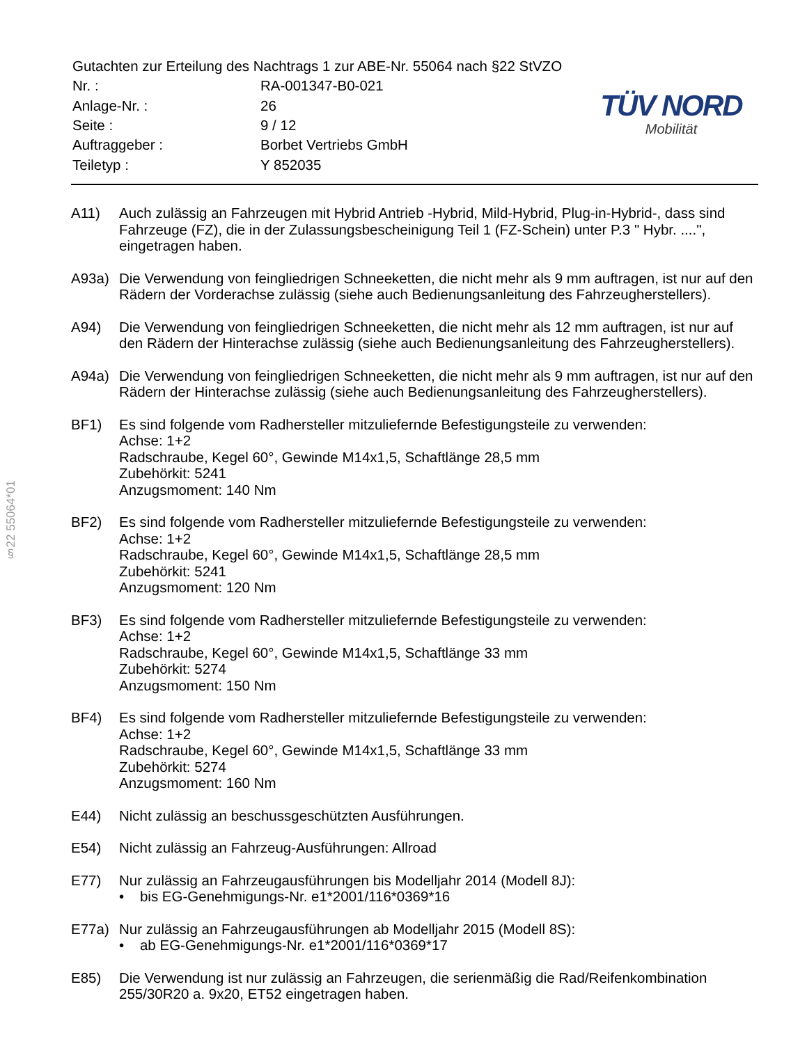§22 55064*01
| Gutachten zur Erteilung des Nachtrags 1 zur ABE-Nr. 55064 nach §22 StVZO | |
| Nr. : | RA-001347-B0-021 |
| Anlage-Nr. : | 26 |
| Seite : | 9 / 12 |
| Auftraggeber : | Borbet Vertriebs GmbH |
| Teiletyp : | Y 852035 |
TÜV NORD
Mobilität
A11) Auch zulässig an Fahrzeugen mit Hybrid Antrieb -Hybrid, Mild-Hybrid, Plug-in-Hybrid-, dass sind Fahrzeuge (FZ), die in der Zulassungsbescheinigung Teil 1 (FZ-Schein) unter P.3 " Hybr. ....", eingetragen haben.
A93a) Die Verwendung von feingliedrigen Schneeketten, die nicht mehr als 9 mm auftragen, ist nur auf den Rädern der Vorderachse zulässig (siehe auch Bedienungsanleitung des Fahrzeugherstellers).
A94) Die Verwendung von feingliedrigen Schneeketten, die nicht mehr als 12 mm auftragen, ist nur auf den Rädern der Hinterachse zulässig (siehe auch Bedienungsanleitung des Fahrzeugherstellers).
A94a) Die Verwendung von feingliedrigen Schneeketten, die nicht mehr als 9 mm auftragen, ist nur auf den Rädern der Hinterachse zulässig (siehe auch Bedienungsanleitung des Fahrzeugherstellers).
BF1) Es sind folgende vom Radhersteller mitzuliefernde Befestigungsteile zu verwenden:
Achse: 1+2
Radschraube, Kegel 60°, Gewinde M14x1,5, Schaftlänge 28,5 mm
Zubehörkit: 5241
Anzugsmoment: 140 Nm
BF2) Es sind folgende vom Radhersteller mitzuliefernde Befestigungsteile zu verwenden:
Achse: 1+2
Radschraube, Kegel 60°, Gewinde M14x1,5, Schaftlänge 28,5 mm
Zubehörkit: 5241
Anzugsmoment: 120 Nm
BF3) Es sind folgende vom Radhersteller mitzuliefernde Befestigungsteile zu verwenden:
Achse: 1+2
Radschraube, Kegel 60°, Gewinde M14x1,5, Schaftlänge 33 mm
Zubehörkit: 5274
Anzugsmoment: 150 Nm
BF4) Es sind folgende vom Radhersteller mitzuliefernde Befestigungsteile zu verwenden:
Achse: 1+2
Radschraube, Kegel 60°, Gewinde M14x1,5, Schaftlänge 33 mm
Zubehörkit: 5274
Anzugsmoment: 160 Nm
E44) Nicht zulässig an beschussgeschützten Ausführungen.
E54) Nicht zulässig an Fahrzeug-Ausführungen: Allroad
E77) Nur zulässig an Fahrzeugausführungen bis Modelljahr 2014 (Modell 8J):
• bis EG-Genehmigungs-Nr. e1*2001/116*0369*16
E77a) Nur zulässig an Fahrzeugausführungen ab Modelljahr 2015 (Modell 8S):
• ab EG-Genehmigungs-Nr. e1*2001/116*0369*17
E85) Die Verwendung ist nur zulässig an Fahrzeugen, die serienmäßig die Rad/Reifenkombination 255/30R20 a. 9x20, ET52 eingetragen haben.